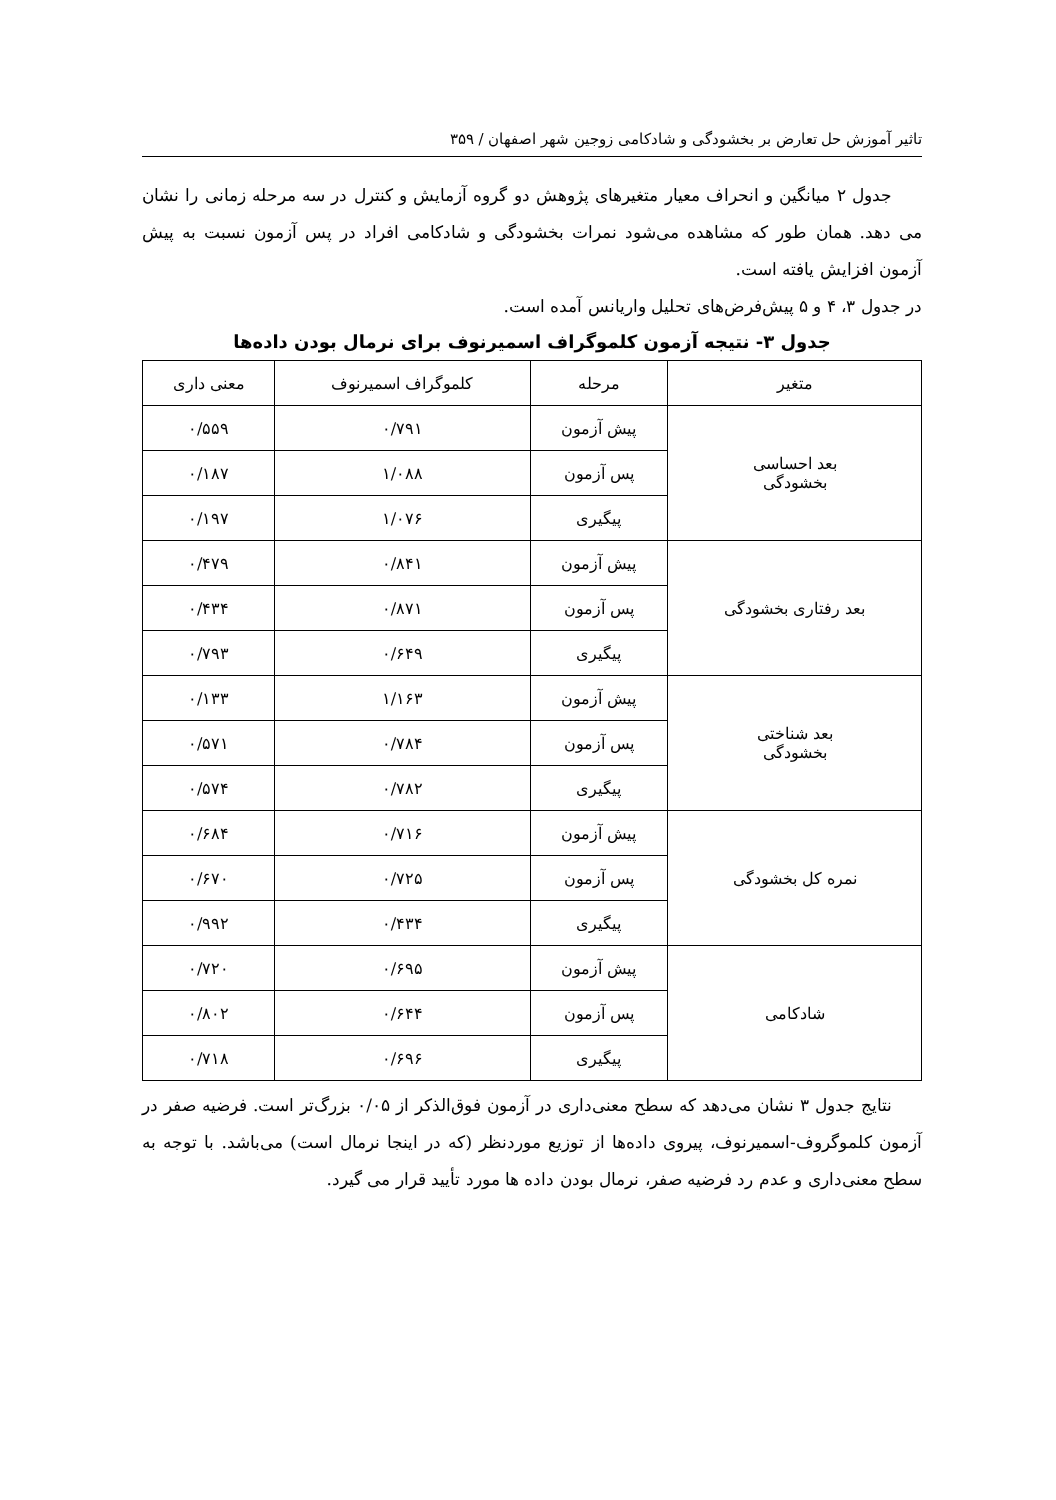تاثیر آموزش حل تعارض بر بخشودگی و شادکامی زوجین شهر اصفهان / ۳۵۹
جدول ۲ میانگین و انحراف معیار متغیرهای پژوهش دو گروه آزمایش و کنترل در سه مرحله زمانی را نشان می دهد. همان طور که مشاهده می‌شود نمرات بخشودگی و شادکامی افراد در پس آزمون نسبت به پیش آزمون افزایش یافته است.
در جدول ۳، ۴ و ۵ پیش‌فرض‌های تحلیل واریانس آمده است.
جدول ۳- نتیجه آزمون کلموگراف اسمیرنوف برای نرمال بودن داده‌ها
| متغیر | مرحله | کلموگراف اسمیرنوف | معنی داری |
| --- | --- | --- | --- |
| بعد احساسی بخشودگی | پیش آزمون | ۰/۷۹۱ | ۰/۵۵۹ |
| | پس آزمون | ۱/۰۸۸ | ۰/۱۸۷ |
| | پیگیری | ۱/۰۷۶ | ۰/۱۹۷ |
| بعد رفتاری بخشودگی | پیش آزمون | ۰/۸۴۱ | ۰/۴۷۹ |
| | پس آزمون | ۰/۸۷۱ | ۰/۴۳۴ |
| | پیگیری | ۰/۶۴۹ | ۰/۷۹۳ |
| بعد شناختی بخشودگی | پیش آزمون | ۱/۱۶۳ | ۰/۱۳۳ |
| | پس آزمون | ۰/۷۸۴ | ۰/۵۷۱ |
| | پیگیری | ۰/۷۸۲ | ۰/۵۷۴ |
| نمره کل بخشودگی | پیش آزمون | ۰/۷۱۶ | ۰/۶۸۴ |
| | پس آزمون | ۰/۷۲۵ | ۰/۶۷۰ |
| | پیگیری | ۰/۴۳۴ | ۰/۹۹۲ |
| شادکامی | پیش آزمون | ۰/۶۹۵ | ۰/۷۲۰ |
| | پس آزمون | ۰/۶۴۴ | ۰/۸۰۲ |
| | پیگیری | ۰/۶۹۶ | ۰/۷۱۸ |
نتایج جدول ۳ نشان می‌دهد که سطح معنی‌داری در آزمون فوق‌الذکر از ۰/۰۵ بزرگ‌تر است. فرضیه صفر در آزمون کلموگروف-اسمیرنوف، پیروی داده‌ها از توزیع موردنظر (که در اینجا نرمال است) می‌باشد. با توجه به سطح معنی‌داری و عدم رد فرضیه صفر، نرمال بودن داده ها مورد تأیید قرار می گیرد.